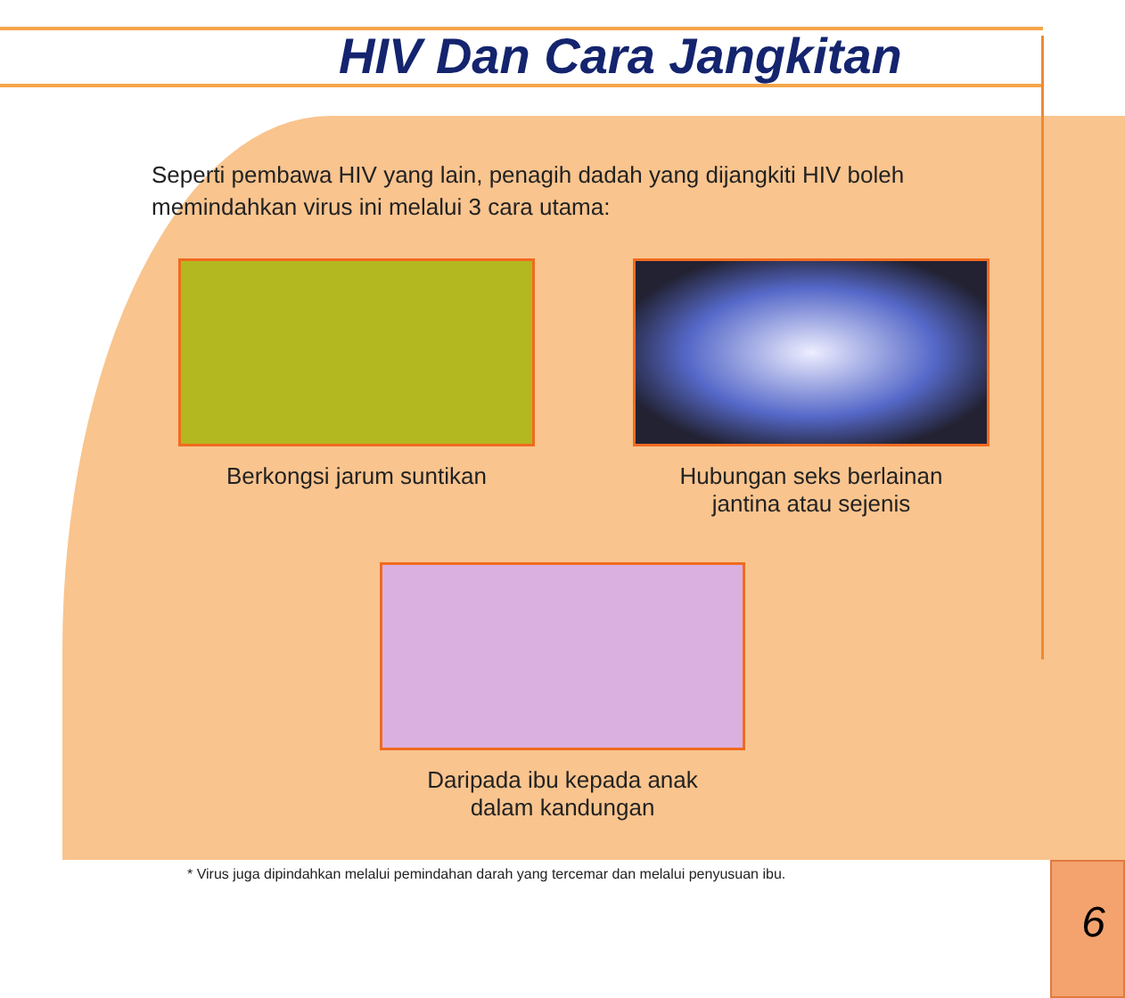HIV Dan Cara Jangkitan
Seperti pembawa HIV yang lain, penagih dadah yang dijangkiti HIV boleh memindahkan virus ini melalui 3 cara utama:
Berkongsi jarum suntikan Hubungan seks berlainan
jantina atau sejenis
Daripada ibu kepada anak
dalam kandungan
* Virus juga dipindahkan melalui pemindahan darah yang tercemar dan melalui penyusuan ibu.
6